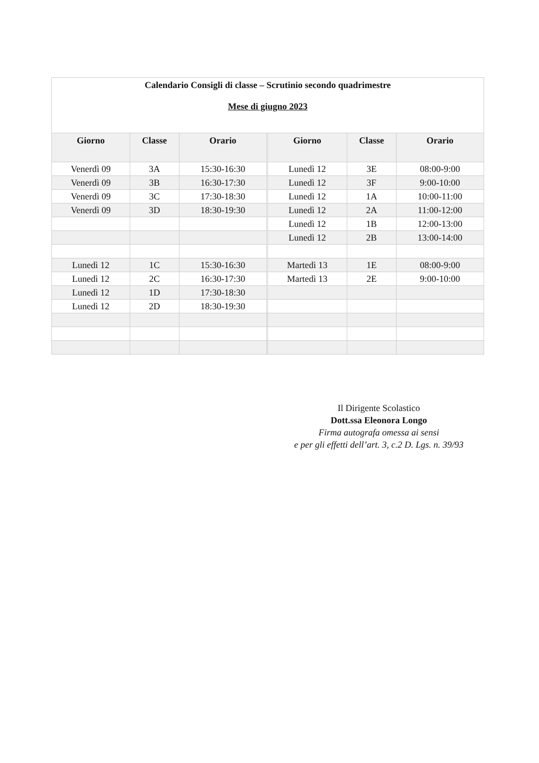| Calendario Consigli di classe – Scrutinio secondo quadrimestre Mese di giugno 2023 | | | | | | |
| Giorno | Classe | Orario | | Giorno | Classe | Orario |
| Venerdì 09 | 3A | 15:30-16:30 | | Lunedì 12 | 3E | 08:00-9:00 |
| Venerdì 09 | 3B | 16:30-17:30 | | Lunedì 12 | 3F | 9:00-10:00 |
| Venerdì 09 | 3C | 17:30-18:30 | | Lunedì 12 | 1A | 10:00-11:00 |
| Venerdì 09 | 3D | 18:30-19:30 | | Lunedì 12 | 2A | 11:00-12:00 |
| | | | | Lunedì 12 | 1B | 12:00-13:00 |
| | | | | Lunedì 12 | 2B | 13:00-14:00 |
| Lunedì 12 | 1C | 15:30-16:30 | | Martedì 13 | 1E | 08:00-9:00 |
| Lunedì 12 | 2C | 16:30-17:30 | | Martedì 13 | 2E | 9:00-10:00 |
| Lunedì 12 | 1D | 17:30-18:30 | | | | |
| Lunedì 12 | 2D | 18:30-19:30 | | | | |
Il Dirigente Scolastico
Dott.ssa Eleonora Longo
Firma autografa omessa ai sensi
e per gli effetti dell’art. 3, c.2 D. Lgs. n. 39/93